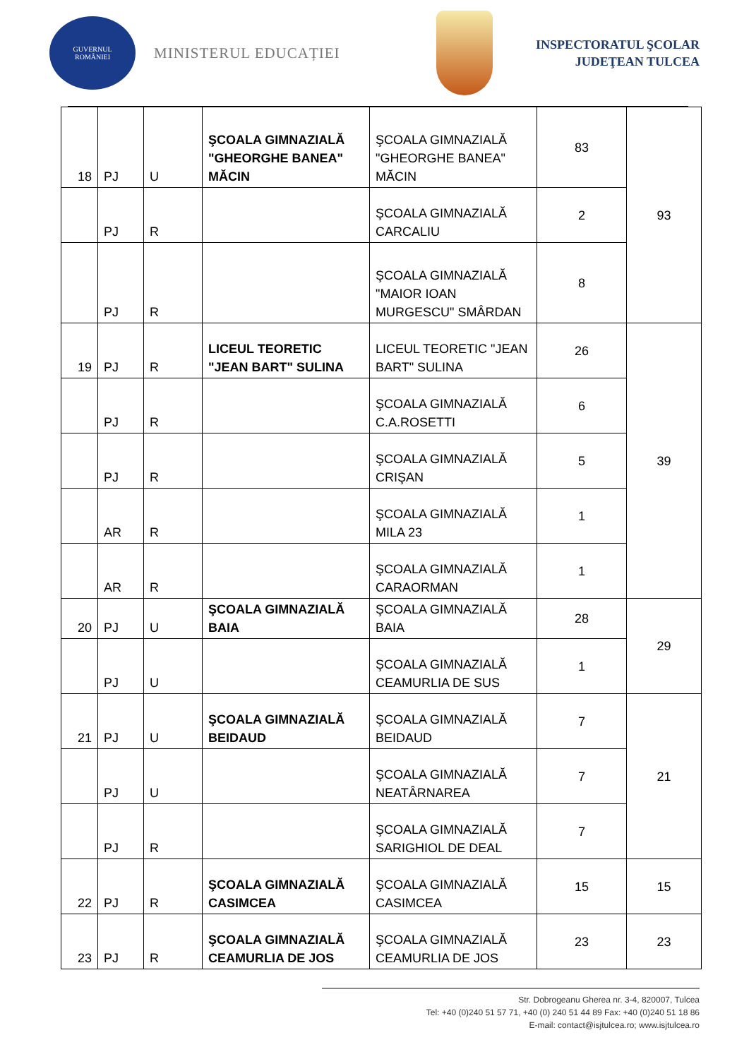GUVERNUL
ROMÂNIEI
MINISTERUL EDUCAȚIEI
INSPECTORATUL ŞCOLAR
JUDEŢEAN TULCEA
| 18 | PJ | U | ŞCOALA GIMNAZIALĂ "GHEORGHE BANEA" MĂCIN | ŞCOALA GIMNAZIALĂ "GHEORGHE BANEA" MĂCIN | 83 | 93 |
| | PJ | R | | ŞCOALA GIMNAZIALĂ CARCALIU | 2 | |
| | PJ | R | | ŞCOALA GIMNAZIALĂ "MAIOR IOAN MURGESCU" SMÂRDAN | 8 | |
| 19 | PJ | R | LICEUL TEORETIC "JEAN BART" SULINA | LICEUL TEORETIC "JEAN BART" SULINA | 26 | 39 |
| | PJ | R | | ŞCOALA GIMNAZIALĂ C.A.ROSETTI | 6 | |
| | PJ | R | | ŞCOALA GIMNAZIALĂ CRIŞAN | 5 | |
| | AR | R | | ŞCOALA GIMNAZIALĂ MILA 23 | 1 | |
| | AR | R | | ŞCOALA GIMNAZIALĂ CARAORMAN | 1 | |
| 20 | PJ | U | ŞCOALA GIMNAZIALĂ BAIA | ŞCOALA GIMNAZIALĂ BAIA | 28 | 29 |
| | PJ | U | | ŞCOALA GIMNAZIALĂ CEAMURLIA DE SUS | 1 | |
| 21 | PJ | U | ŞCOALA GIMNAZIALĂ BEIDAUD | ŞCOALA GIMNAZIALĂ BEIDAUD | 7 | 21 |
| | PJ | U | | ŞCOALA GIMNAZIALĂ NEATÂRNAREA | 7 | |
| | PJ | R | | ŞCOALA GIMNAZIALĂ SARIGHIOL DE DEAL | 7 | |
| 22 | PJ | R | ŞCOALA GIMNAZIALĂ CASIMCEA | ŞCOALA GIMNAZIALĂ CASIMCEA | 15 | 15 |
| 23 | PJ | R | ŞCOALA GIMNAZIALĂ CEAMURLIA DE JOS | ŞCOALA GIMNAZIALĂ CEAMURLIA DE JOS | 23 | 23 |
Str. Dobrogeanu Gherea nr. 3-4, 820007, Tulcea
Tel: +40 (0)240 51 57 71, +40 (0) 240 51 44 89 Fax: +40 (0)240 51 18 86
E-mail: contact@isjtulcea.ro; www.isjtulcea.ro